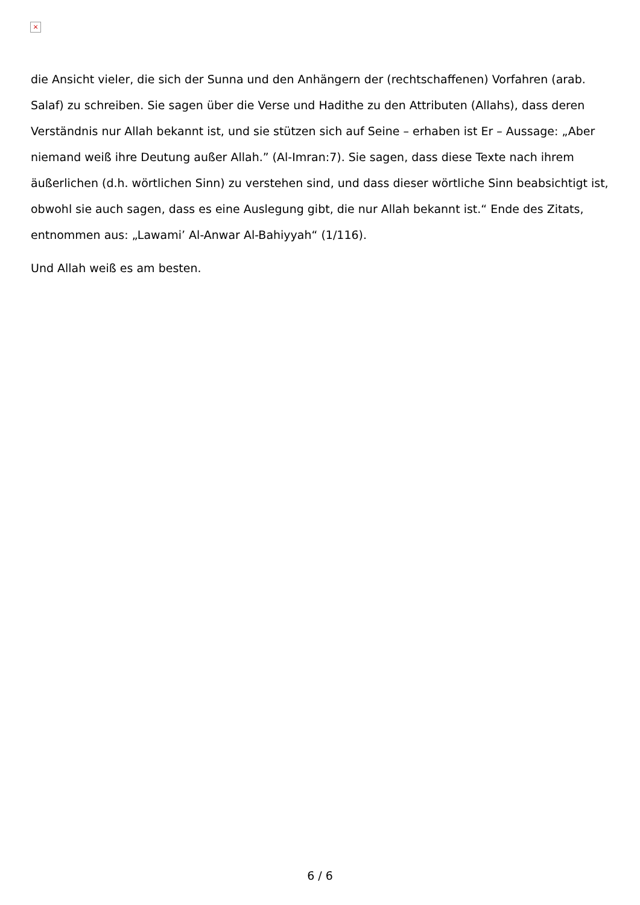×
die Ansicht vieler, die sich der Sunna und den Anhängern der (rechtschaffenen) Vorfahren (arab. Salaf) zu schreiben. Sie sagen über die Verse und Hadithe zu den Attributen (Allahs), dass deren Verständnis nur Allah bekannt ist, und sie stützen sich auf Seine – erhaben ist Er – Aussage: „Aber niemand weiß ihre Deutung außer Allah.” (Al-Imran:7). Sie sagen, dass diese Texte nach ihrem äußerlichen (d.h. wörtlichen Sinn) zu verstehen sind, und dass dieser wörtliche Sinn beabsichtigt ist, obwohl sie auch sagen, dass es eine Auslegung gibt, die nur Allah bekannt ist.“ Ende des Zitats, entnommen aus: „Lawami’ Al-Anwar Al-Bahiyyah“ (1/116).
Und Allah weiß es am besten.
6 / 6